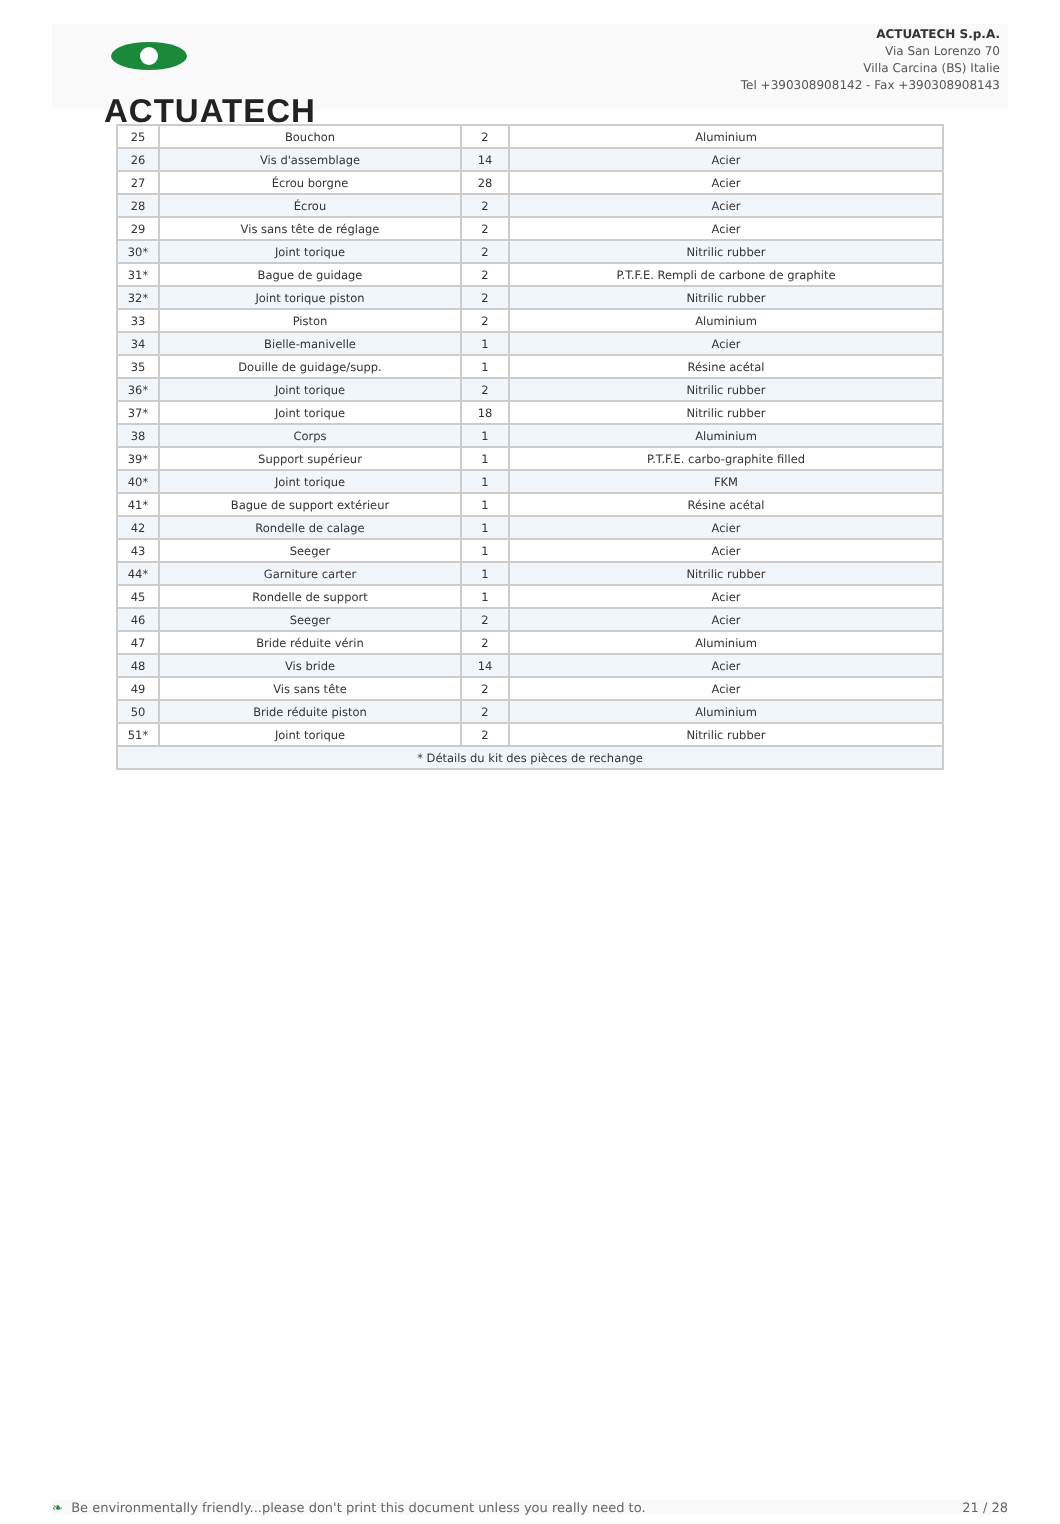ACTUATECH
ACTUATECH S.p.A.
Via San Lorenzo 70
Villa Carcina (BS) Italie
Tel +390308908142 - Fax +390308908143
| 25 | Bouchon | 2 | Aluminium |
| 26 | Vis d'assemblage | 14 | Acier |
| 27 | Écrou borgne | 28 | Acier |
| 28 | Écrou | 2 | Acier |
| 29 | Vis sans tête de réglage | 2 | Acier |
| 30* | Joint torique | 2 | Nitrilic rubber |
| 31* | Bague de guidage | 2 | P.T.F.E. Rempli de carbone de graphite |
| 32* | Joint torique piston | 2 | Nitrilic rubber |
| 33 | Piston | 2 | Aluminium |
| 34 | Bielle-manivelle | 1 | Acier |
| 35 | Douille de guidage/supp. | 1 | Résine acétal |
| 36* | Joint torique | 2 | Nitrilic rubber |
| 37* | Joint torique | 18 | Nitrilic rubber |
| 38 | Corps | 1 | Aluminium |
| 39* | Support supérieur | 1 | P.T.F.E. carbo-graphite filled |
| 40* | Joint torique | 1 | FKM |
| 41* | Bague de support extérieur | 1 | Résine acétal |
| 42 | Rondelle de calage | 1 | Acier |
| 43 | Seeger | 1 | Acier |
| 44* | Garniture carter | 1 | Nitrilic rubber |
| 45 | Rondelle de support | 1 | Acier |
| 46 | Seeger | 2 | Acier |
| 47 | Bride réduite vérin | 2 | Aluminium |
| 48 | Vis bride | 14 | Acier |
| 49 | Vis sans tête | 2 | Acier |
| 50 | Bride réduite piston | 2 | Aluminium |
| 51* | Joint torique | 2 | Nitrilic rubber |
| * Détails du kit des pièces de rechange | | | |
❧ Be environmentally friendly...please don't print this document unless you really need to. 21 / 28